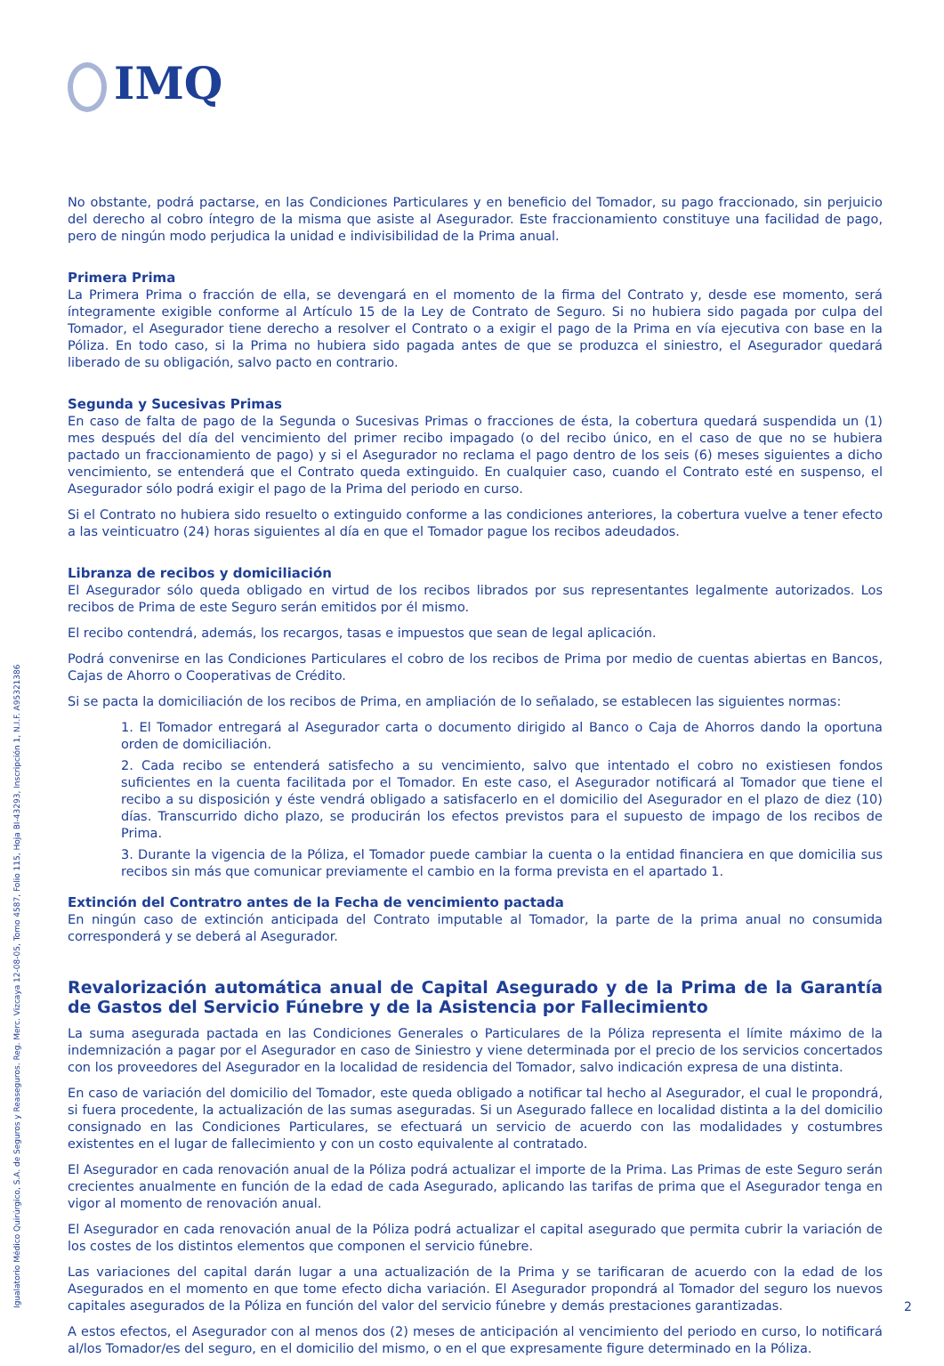IMQ
No obstante, podrá pactarse, en las Condiciones Particulares y en beneficio del Tomador, su pago fraccionado, sin perjuicio del derecho al cobro íntegro de la misma que asiste al Asegurador. Este fraccionamiento constituye una facilidad de pago, pero de ningún modo perjudica la unidad e indivisibilidad de la Prima anual.
Primera Prima
La Primera Prima o fracción de ella, se devengará en el momento de la firma del Contrato y, desde ese momento, será íntegramente exigible conforme al Artículo 15 de la Ley de Contrato de Seguro. Si no hubiera sido pagada por culpa del Tomador, el Asegurador tiene derecho a resolver el Contrato o a exigir el pago de la Prima en vía ejecutiva con base en la Póliza. En todo caso, si la Prima no hubiera sido pagada antes de que se produzca el siniestro, el Asegurador quedará liberado de su obligación, salvo pacto en contrario.
Segunda y Sucesivas Primas
En caso de falta de pago de la Segunda o Sucesivas Primas o fracciones de ésta, la cobertura quedará suspendida un (1) mes después del día del vencimiento del primer recibo impagado (o del recibo único, en el caso de que no se hubiera pactado un fraccionamiento de pago) y si el Asegurador no reclama el pago dentro de los seis (6) meses siguientes a dicho vencimiento, se entenderá que el Contrato queda extinguido. En cualquier caso, cuando el Contrato esté en suspenso, el Asegurador sólo podrá exigir el pago de la Prima del periodo en curso.
Si el Contrato no hubiera sido resuelto o extinguido conforme a las condiciones anteriores, la cobertura vuelve a tener efecto a las veinticuatro (24) horas siguientes al día en que el Tomador pague los recibos adeudados.
Libranza de recibos y domiciliación
El Asegurador sólo queda obligado en virtud de los recibos librados por sus representantes legalmente autorizados. Los recibos de Prima de este Seguro serán emitidos por él mismo.
El recibo contendrá, además, los recargos, tasas e impuestos que sean de legal aplicación.
Podrá convenirse en las Condiciones Particulares el cobro de los recibos de Prima por medio de cuentas abiertas en Bancos, Cajas de Ahorro o Cooperativas de Crédito.
Si se pacta la domiciliación de los recibos de Prima, en ampliación de lo señalado, se establecen las siguientes normas:
1. El Tomador entregará al Asegurador carta o documento dirigido al Banco o Caja de Ahorros dando la oportuna orden de domiciliación.
2. Cada recibo se entenderá satisfecho a su vencimiento, salvo que intentado el cobro no existiesen fondos suficientes en la cuenta facilitada por el Tomador. En este caso, el Asegurador notificará al Tomador que tiene el recibo a su disposición y éste vendrá obligado a satisfacerlo en el domicilio del Asegurador en el plazo de diez (10) días. Transcurrido dicho plazo, se producirán los efectos previstos para el supuesto de impago de los recibos de Prima.
3. Durante la vigencia de la Póliza, el Tomador puede cambiar la cuenta o la entidad financiera en que domicilia sus recibos sin más que comunicar previamente el cambio en la forma prevista en el apartado 1.
Extinción del Contratro antes de la Fecha de vencimiento pactada
En ningún caso de extinción anticipada del Contrato imputable al Tomador, la parte de la prima anual no consumida corresponderá y se deberá al Asegurador.
Revalorización automática anual de Capital Asegurado y de la Prima de la Garantía de Gastos del Servicio Fúnebre y de la Asistencia por Fallecimiento
La suma asegurada pactada en las Condiciones Generales o Particulares de la Póliza representa el límite máximo de la indemnización a pagar por el Asegurador en caso de Siniestro y viene determinada por el precio de los servicios concertados con los proveedores del Asegurador en la localidad de residencia del Tomador, salvo indicación expresa de una distinta.
En caso de variación del domicilio del Tomador, este queda obligado a notificar tal hecho al Asegurador, el cual le propondrá, si fuera procedente, la actualización de las sumas aseguradas. Si un Asegurado fallece en localidad distinta a la del domicilio consignado en las Condiciones Particulares, se efectuará un servicio de acuerdo con las modalidades y costumbres existentes en el lugar de fallecimiento y con un costo equivalente al contratado.
El Asegurador en cada renovación anual de la Póliza podrá actualizar el importe de la Prima. Las Primas de este Seguro serán crecientes anualmente en función de la edad de cada Asegurado, aplicando las tarifas de prima que el Asegurador tenga en vigor al momento de renovación anual.
El Asegurador en cada renovación anual de la Póliza podrá actualizar el capital asegurado que permita cubrir la variación de los costes de los distintos elementos que componen el servicio fúnebre.
Las variaciones del capital darán lugar a una actualización de la Prima y se tarificaran de acuerdo con la edad de los Asegurados en el momento en que tome efecto dicha variación. El Asegurador propondrá al Tomador del seguro los nuevos capitales asegurados de la Póliza en función del valor del servicio fúnebre y demás prestaciones garantizadas.
A estos efectos, el Asegurador con al menos dos (2) meses de anticipación al vencimiento del periodo en curso, lo notificará al/los Tomador/es del seguro, en el domicilio del mismo, o en el que expresamente figure determinado en la Póliza.
Igualatorio Médico Quirúrgico, S.A. de Seguros y Reaseguros. Reg. Merc. Vizcaya 12-08-05, Tomo 4587, Folio 115, Hoja BI-43293, Inscripción 1, N.I.F. A95321386 2